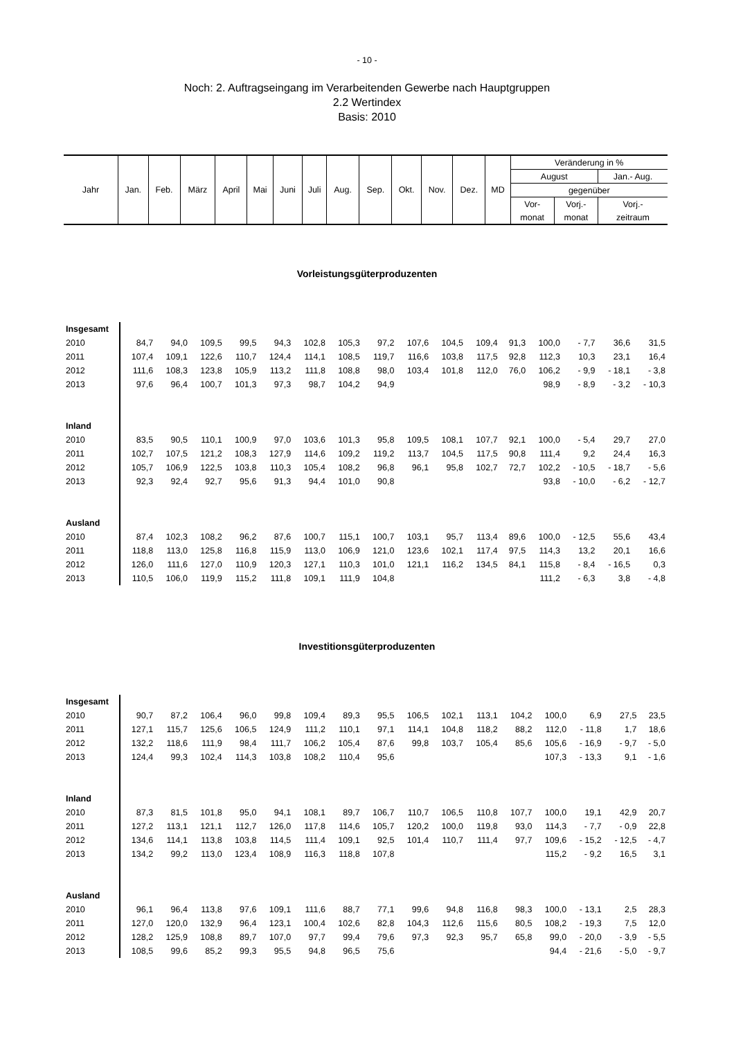- 10 -
Noch: 2. Auftragseingang im Verarbeitenden Gewerbe nach Hauptgruppen
2.2 Wertindex
Basis: 2010
| Jahr | Jan. | Feb. | März | April | Mai | Juni | Juli | Aug. | Sep. | Okt. | Nov. | Dez. | MD | Veränderung in % | | |
| | | | | | | | | | | | | | | August | | Jan.- Aug. |
| | | | | | | | | | | | | | | gegenüber | | |
| | | | | | | | | | | | | | | Vor- | Vorj.- | Vorj.- |
| | | | | | | | | | | | | | | monat | monat | zeitraum |
Vorleistungsgüterproduzenten
| Insgesamt | | | | | | | | | | | | | | | | |
| 2010 | 84,7 | 94,0 | 109,5 | 99,5 | 94,3 | 102,8 | 105,3 | 97,2 | 107,6 | 104,5 | 109,4 | 91,3 | 100,0 | - 7,7 | 36,6 | 31,5 |
| 2011 | 107,4 | 109,1 | 122,6 | 110,7 | 124,4 | 114,1 | 108,5 | 119,7 | 116,6 | 103,8 | 117,5 | 92,8 | 112,3 | 10,3 | 23,1 | 16,4 |
| 2012 | 111,6 | 108,3 | 123,8 | 105,9 | 113,2 | 111,8 | 108,8 | 98,0 | 103,4 | 101,8 | 112,0 | 76,0 | 106,2 | - 9,9 | - 18,1 | - 3,8 |
| 2013 | 97,6 | 96,4 | 100,7 | 101,3 | 97,3 | 98,7 | 104,2 | 94,9 | | | | | 98,9 | - 8,9 | - 3,2 | - 10,3 |
| Inland | | | | | | | | | | | | | | | | |
| 2010 | 83,5 | 90,5 | 110,1 | 100,9 | 97,0 | 103,6 | 101,3 | 95,8 | 109,5 | 108,1 | 107,7 | 92,1 | 100,0 | - 5,4 | 29,7 | 27,0 |
| 2011 | 102,7 | 107,5 | 121,2 | 108,3 | 127,9 | 114,6 | 109,2 | 119,2 | 113,7 | 104,5 | 117,5 | 90,8 | 111,4 | 9,2 | 24,4 | 16,3 |
| 2012 | 105,7 | 106,9 | 122,5 | 103,8 | 110,3 | 105,4 | 108,2 | 96,8 | 96,1 | 95,8 | 102,7 | 72,7 | 102,2 | - 10,5 | - 18,7 | - 5,6 |
| 2013 | 92,3 | 92,4 | 92,7 | 95,6 | 91,3 | 94,4 | 101,0 | 90,8 | | | | | 93,8 | - 10,0 | - 6,2 | - 12,7 |
| Ausland | | | | | | | | | | | | | | | | |
| 2010 | 87,4 | 102,3 | 108,2 | 96,2 | 87,6 | 100,7 | 115,1 | 100,7 | 103,1 | 95,7 | 113,4 | 89,6 | 100,0 | - 12,5 | 55,6 | 43,4 |
| 2011 | 118,8 | 113,0 | 125,8 | 116,8 | 115,9 | 113,0 | 106,9 | 121,0 | 123,6 | 102,1 | 117,4 | 97,5 | 114,3 | 13,2 | 20,1 | 16,6 |
| 2012 | 126,0 | 111,6 | 127,0 | 110,9 | 120,3 | 127,1 | 110,3 | 101,0 | 121,1 | 116,2 | 134,5 | 84,1 | 115,8 | - 8,4 | - 16,5 | 0,3 |
| 2013 | 110,5 | 106,0 | 119,9 | 115,2 | 111,8 | 109,1 | 111,9 | 104,8 | | | | | 111,2 | - 6,3 | 3,8 | - 4,8 |
Investitionsgüterproduzenten
| Insgesamt | | | | | | | | | | | | | | | | |
| 2010 | 90,7 | 87,2 | 106,4 | 96,0 | 99,8 | 109,4 | 89,3 | 95,5 | 106,5 | 102,1 | 113,1 | 104,2 | 100,0 | 6,9 | 27,5 | 23,5 |
| 2011 | 127,1 | 115,7 | 125,6 | 106,5 | 124,9 | 111,2 | 110,1 | 97,1 | 114,1 | 104,8 | 118,2 | 88,2 | 112,0 | - 11,8 | 1,7 | 18,6 |
| 2012 | 132,2 | 118,6 | 111,9 | 98,4 | 111,7 | 106,2 | 105,4 | 87,6 | 99,8 | 103,7 | 105,4 | 85,6 | 105,6 | - 16,9 | - 9,7 | - 5,0 |
| 2013 | 124,4 | 99,3 | 102,4 | 114,3 | 103,8 | 108,2 | 110,4 | 95,6 | | | | | 107,3 | - 13,3 | 9,1 | - 1,6 |
| Inland | | | | | | | | | | | | | | | | |
| 2010 | 87,3 | 81,5 | 101,8 | 95,0 | 94,1 | 108,1 | 89,7 | 106,7 | 110,7 | 106,5 | 110,8 | 107,7 | 100,0 | 19,1 | 42,9 | 20,7 |
| 2011 | 127,2 | 113,1 | 121,1 | 112,7 | 126,0 | 117,8 | 114,6 | 105,7 | 120,2 | 100,0 | 119,8 | 93,0 | 114,3 | - 7,7 | - 0,9 | 22,8 |
| 2012 | 134,6 | 114,1 | 113,8 | 103,8 | 114,5 | 111,4 | 109,1 | 92,5 | 101,4 | 110,7 | 111,4 | 97,7 | 109,6 | - 15,2 | - 12,5 | - 4,7 |
| 2013 | 134,2 | 99,2 | 113,0 | 123,4 | 108,9 | 116,3 | 118,8 | 107,8 | | | | | 115,2 | - 9,2 | 16,5 | 3,1 |
| Ausland | | | | | | | | | | | | | | | | |
| 2010 | 96,1 | 96,4 | 113,8 | 97,6 | 109,1 | 111,6 | 88,7 | 77,1 | 99,6 | 94,8 | 116,8 | 98,3 | 100,0 | - 13,1 | 2,5 | 28,3 |
| 2011 | 127,0 | 120,0 | 132,9 | 96,4 | 123,1 | 100,4 | 102,6 | 82,8 | 104,3 | 112,6 | 115,6 | 80,5 | 108,2 | - 19,3 | 7,5 | 12,0 |
| 2012 | 128,2 | 125,9 | 108,8 | 89,7 | 107,0 | 97,7 | 99,4 | 79,6 | 97,3 | 92,3 | 95,7 | 65,8 | 99,0 | - 20,0 | - 3,9 | - 5,5 |
| 2013 | 108,5 | 99,6 | 85,2 | 99,3 | 95,5 | 94,8 | 96,5 | 75,6 | | | | | 94,4 | - 21,6 | - 5,0 | - 9,7 |